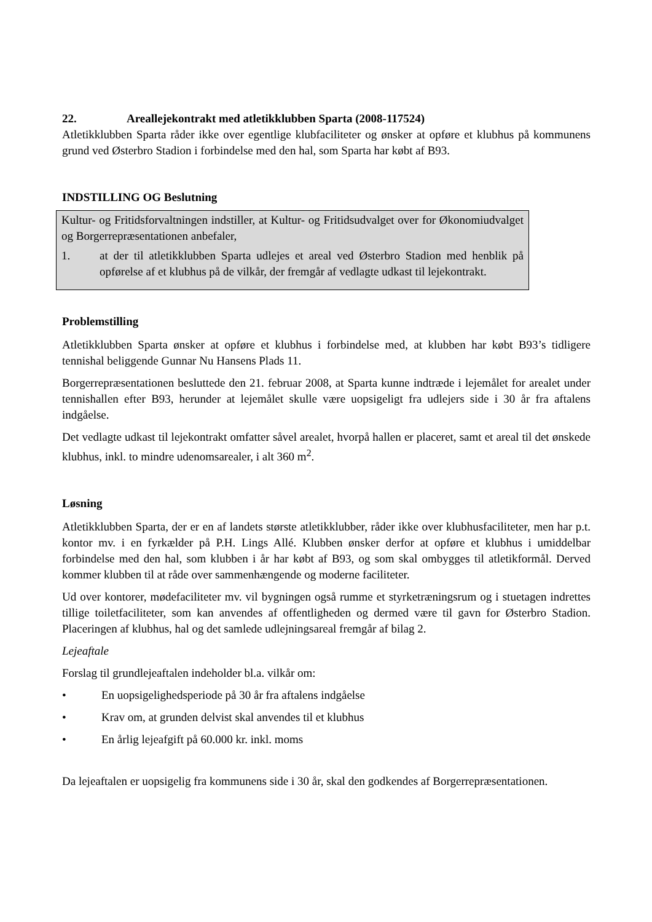22. Areallejekontrakt med atletikklubben Sparta (2008-117524)
Atletikklubben Sparta råder ikke over egentlige klubfaciliteter og ønsker at opføre et klubhus på kommunens grund ved Østerbro Stadion i forbindelse med den hal, som Sparta har købt af B93.
INDSTILLING OG Beslutning
Kultur- og Fritidsforvaltningen indstiller, at Kultur- og Fritidsudvalget over for Økonomiudvalget og Borgerrepræsentationen anbefaler,
1. at der til atletikklubben Sparta udlejes et areal ved Østerbro Stadion med henblik på opførelse af et klubhus på de vilkår, der fremgår af vedlagte udkast til lejekontrakt.
Problemstilling
Atletikklubben Sparta ønsker at opføre et klubhus i forbindelse med, at klubben har købt B93’s tidligere tennishal beliggende Gunnar Nu Hansens Plads 11.
Borgerrepræsentationen besluttede den 21. februar 2008, at Sparta kunne indtræde i lejemålet for arealet under tennishallen efter B93, herunder at lejemålet skulle være uopsigeligt fra udlejers side i 30 år fra aftalens indgåelse.
Det vedlagte udkast til lejekontrakt omfatter såvel arealet, hvorpå hallen er placeret, samt et areal til det ønskede klubhus, inkl. to mindre udenomsarealer, i alt 360 m<sup>2</sup>.
Løsning
Atletikklubben Sparta, der er en af landets største atletikklubber, råder ikke over klubhusfaciliteter, men har p.t. kontor mv. i en fyrkælder på P.H. Lings Allé. Klubben ønsker derfor at opføre et klubhus i umiddelbar forbindelse med den hal, som klubben i år har købt af B93, og som skal ombygges til atletikformål. Derved kommer klubben til at råde over sammenhængende og moderne faciliteter.
Ud over kontorer, mødefaciliteter mv. vil bygningen også rumme et styrketræningsrum og i stuetagen indrettes tillige toiletfaciliteter, som kan anvendes af offentligheden og dermed være til gavn for Østerbro Stadion. Placeringen af klubhus, hal og det samlede udlejningsareal fremgår af bilag 2.
Lejeaftale
Forslag til grundlejeaftalen indeholder bl.a. vilkår om:
• En uopsigelighedsperiode på 30 år fra aftalens indgåelse
• Krav om, at grunden delvist skal anvendes til et klubhus
• En årlig lejeafgift på 60.000 kr. inkl. moms
Da lejeaftalen er uopsigelig fra kommunens side i 30 år, skal den godkendes af Borgerrepræsentationen.